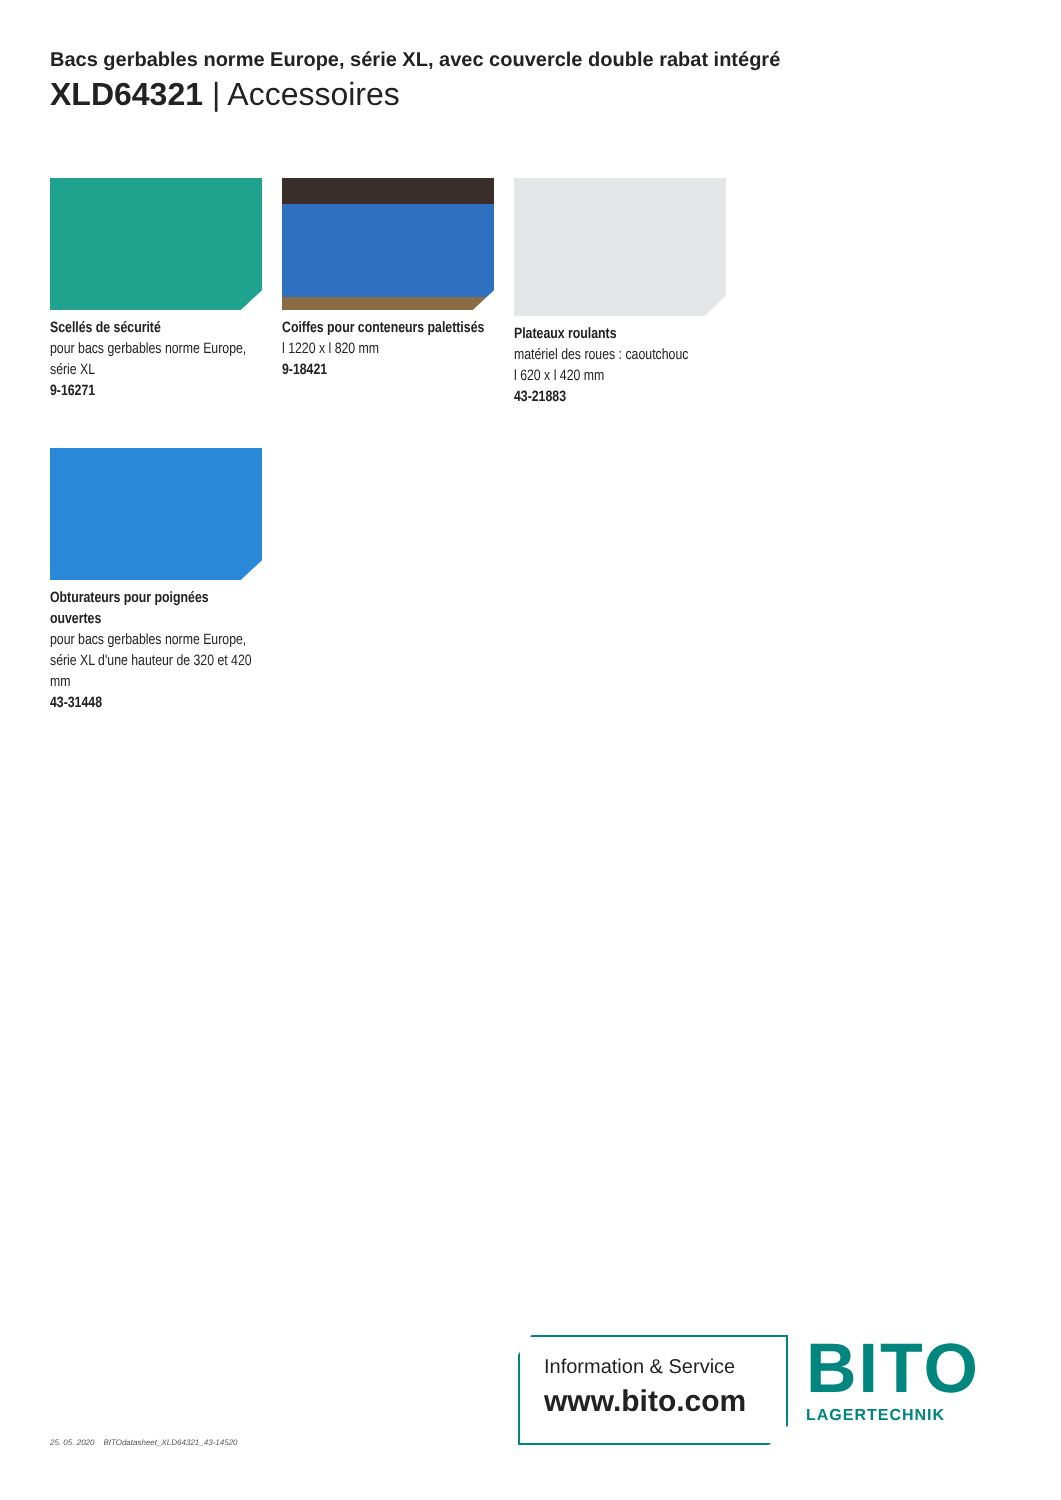Bacs gerbables norme Europe, série XL, avec couvercle double rabat intégré
XLD64321 | Accessoires
Scellés de sécurité
pour bacs gerbables norme Europe, série XL
9-16271
Coiffes pour conteneurs palettisés
l 1220 x l 820 mm
9-18421
Plateaux roulants
matériel des roues : caoutchouc
l 620 x l 420 mm
43-21883
Obturateurs pour poignées ouvertes
pour bacs gerbables norme Europe, série XL d'une hauteur de 320 et 420 mm
43-31448
Information & Service
www.bito.com
BITO
LAGERTECHNIK
25. 05. 2020 BITOdatasheet_XLD64321_43-14520